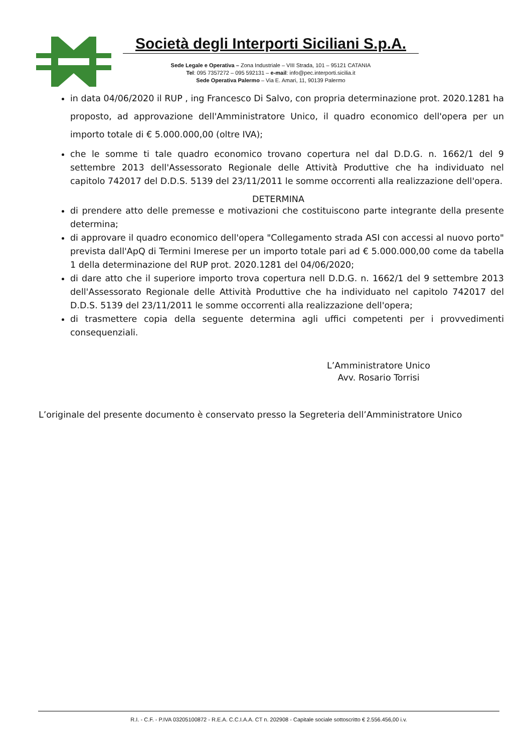Società degli Interporti Siciliani S.p.A.
Sede Legale e Operativa – Zona Industriale – VIII Strada, 101 – 95121 CATANIA
Tel: 095 7357272 – 095 592131 – e-mail: info@pec.interporti.sicilia.it
Sede Operativa Palermo – Via E. Amari, 11, 90139 Palermo
in data 04/06/2020 il RUP , ing Francesco Di Salvo, con propria determinazione prot. 2020.1281 ha proposto, ad approvazione dell'Amministratore Unico, il quadro economico dell'opera per un importo totale di € 5.000.000,00 (oltre IVA);
che le somme ti tale quadro economico trovano copertura nel dal D.D.G. n. 1662/1 del 9 settembre 2013 dell'Assessorato Regionale delle Attività Produttive che ha individuato nel capitolo 742017 del D.D.S. 5139 del 23/11/2011 le somme occorrenti alla realizzazione dell'opera.
DETERMINA
di prendere atto delle premesse e motivazioni che costituiscono parte integrante della presente determina;
di approvare il quadro economico dell'opera "Collegamento strada ASI con accessi al nuovo porto" prevista dall'ApQ di Termini Imerese per un importo totale pari ad € 5.000.000,00 come da tabella 1 della determinazione del RUP prot. 2020.1281 del 04/06/2020;
di dare atto che il superiore importo trova copertura nell D.D.G. n. 1662/1 del 9 settembre 2013 dell'Assessorato Regionale delle Attività Produttive che ha individuato nel capitolo 742017 del D.D.S. 5139 del 23/11/2011 le somme occorrenti alla realizzazione dell'opera;
di trasmettere copia della seguente determina agli uffici competenti per i provvedimenti consequenziali.
L’Amministratore Unico
Avv. Rosario Torrisi
L’originale del presente documento è conservato presso la Segreteria dell’Amministratore Unico
R.I. - C.F. - P.IVA 03205100872 - R.E.A. C.C.I.A.A. CT n. 202908 - Capitale sociale sottoscritto € 2.556.456,00 i.v.